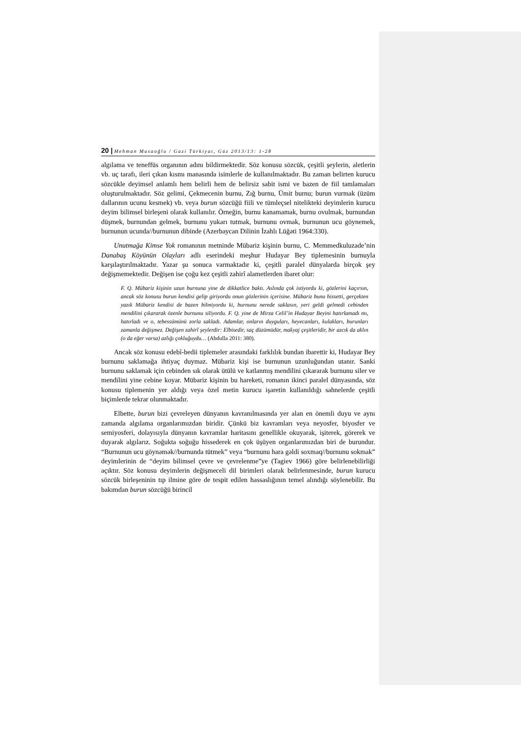20 | Mehman Musaoğlu / Gazi Türkiyat, Güz 2013/13: 1-28
algılama ve teneffüs organının adını bildirmektedir. Söz konusu sözcük, çeşitli şeylerin, aletlerin vb. uç tarafı, ileri çıkan kısmı manasında isimlerle de kullanılmaktadır. Bu zaman belirten kurucu sözcükle deyimsel anlamlı hem belirli hem de belirsiz sabit ismi ve bazen de fiil tamlamaları oluşturulmaktadır. Söz gelimi, Çekmecenin burnu, Zığ burnu, Ümit burnu; burun vurmak (üzüm dallarının ucunu kesmek) vb. veya burun sözcüğü fiili ve tümleçsel nitelikteki deyimlerin kurucu deyim bilimsel birleşeni olarak kullanılır. Örneğin, burnu kanamamak, burnu ovulmak, burnundan düşmek, burnundan gelmek, burnunu yukarı tutmak, burnunu ovmak, burnunun ucu göynemek, burnunun ucunda//burnunun dibinde (Azerbaycan Dilinin İzahlı Lüğəti 1964:330).
Unutmağa Kimse Yok romanının metninde Mübariz kişinin burnu, C. Memmedkuluzade’nin Danabaş Köyünün Olayları adlı eserindeki meşhur Hudayar Bey tiplemesinin burnuyla karşılaştırılmaktadır. Yazar şu sonuca varmaktadır ki, çeşitli paralel dünyalarda birçok şey değişmemektedir. Değişen ise çoğu kez çeşitli zahirî alametlerden ibaret olur:
F. Q. Mübariz kişinin uzun burnuna yine de dikkatlice baktı. Aslında çok istiyordu ki, gözlerini kaçırsın, ancak söz konusu burun kendisi gelip giriyordu onun gözlerinin içerisine. Mübariz bunu hissetti, gerçekten yazık Mübariz kendisi de bazen bilmiyordu ki, burnunu nerede saklasın, yeri geldi gelmedi cebinden mendilini çıkararak özenle burnunu siliyordu. F. Q. yine de Mirza Celil’in Hudayar Beyini hatırlamadı mı, hatırladı ve o, tebessümünü zorla sakladı. Adamlar, onların duyguları, heyecanları, kulakları, burunları zamanla değişmez. Değişen zahirî şeylerdir: Elbisedir, saç düzümüdür, makyaj çeşitleridir, bir azcık da aklın (o da eğer varsa) azlığı çokluğuydu… (Abdulla 2011: 380).
Ancak söz konusu edebî-bedii tiplemeler arasındaki farklılık bundan ibarettir ki, Hudayar Bey burnunu saklamağa ihtiyaç duymaz. Mübariz kişi ise burnunun uzunluğundan utanır. Sanki burnunu saklamak için cebinden sık olarak ütülü ve katlanmış mendilini çıkararak burnunu siler ve mendilini yine cebine koyar. Mübariz kişinin bu hareketi, romanın ikinci paralel dünyasında, söz konusu tiplemenin yer aldığı veya özel metin kurucu işaretin kullanıldığı sahnelerde çeşitli biçimlerde tekrar olunmaktadır.
Elbette, burun bizi çevreleyen dünyanın kavranılmasında yer alan en önemli duyu ve aynı zamanda algılama organlarımızdan biridir. Çünkü biz kavramları veya neyosfer, biyosfer ve semiyosferi, dolayısıyla dünyanın kavramlar haritasını genellikle okuyarak, işiterek, görerek ve duyarak algılarız. Soğukta soğuğu hissederek en çok üşüyen organlarımızdan biri de burundur. “Burnunun ucu göynəmək//burnunda tütmek” veya “burnunu hara gəldi soxmaq//burnunu sokmak” deyimlerinin de “deyim bilimsel çevre ve çevrelenme”ye (Tagiev 1966) göre belirlenebilirliği açıktır. Söz konusu deyimlerin değişmeceli dil birimleri olarak belirlenmesinde, burun kurucu sözcük birleşeninin tıp ilmine göre de tespit edilen hassaslığının temel alındığı söylenebilir. Bu bakımdan burun sözcüğü birincil